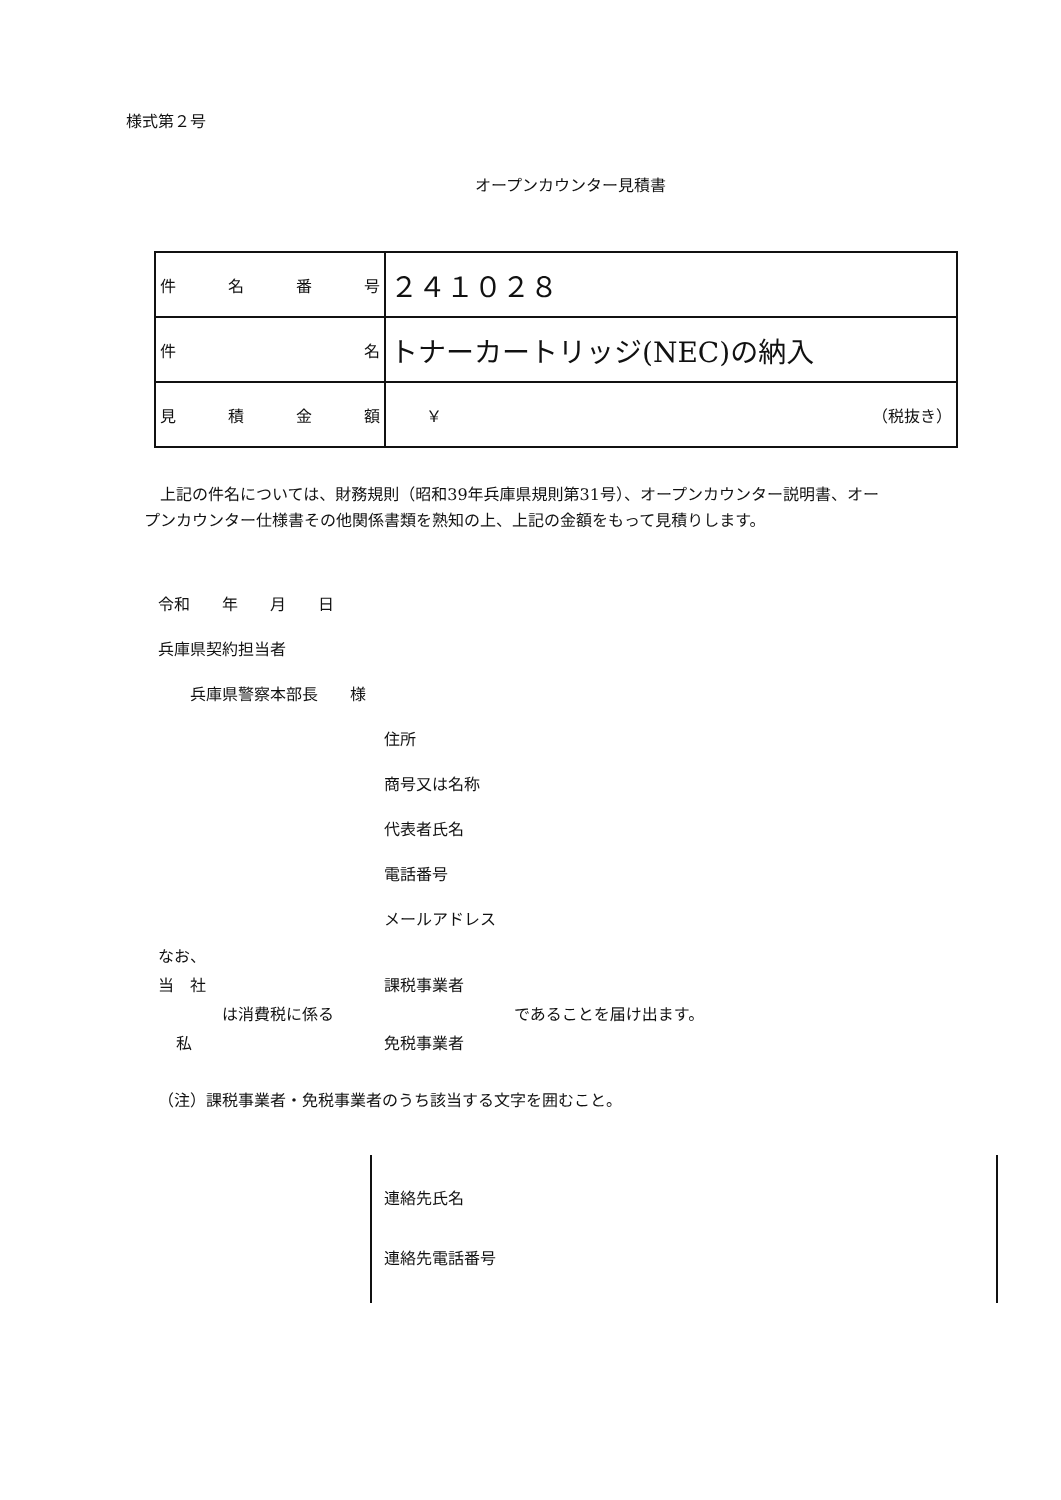様式第２号
オープンカウンター見積書
| 件 名 番 号 | ２４１０２８ |
| 件 名 | トナーカートリッジ(NEC)の納入 |
| 見 積 金 額 | ￥ （税抜き） |
　上記の件名については、財務規則（昭和39年兵庫県規則第31号）、オープンカウンター説明書、オープンカウンター仕様書その他関係書類を熟知の上、上記の金額をもって見積りします。
令和　　年　　月　　日
兵庫県契約担当者
兵庫県警察本部長　　様
住所
商号又は名称
代表者氏名
電話番号
メールアドレス
なお、
当　社 課税事業者
は消費税に係る であることを届け出ます。
私 免税事業者
（注）課税事業者・免税事業者のうち該当する文字を囲むこと。
連絡先氏名
連絡先電話番号